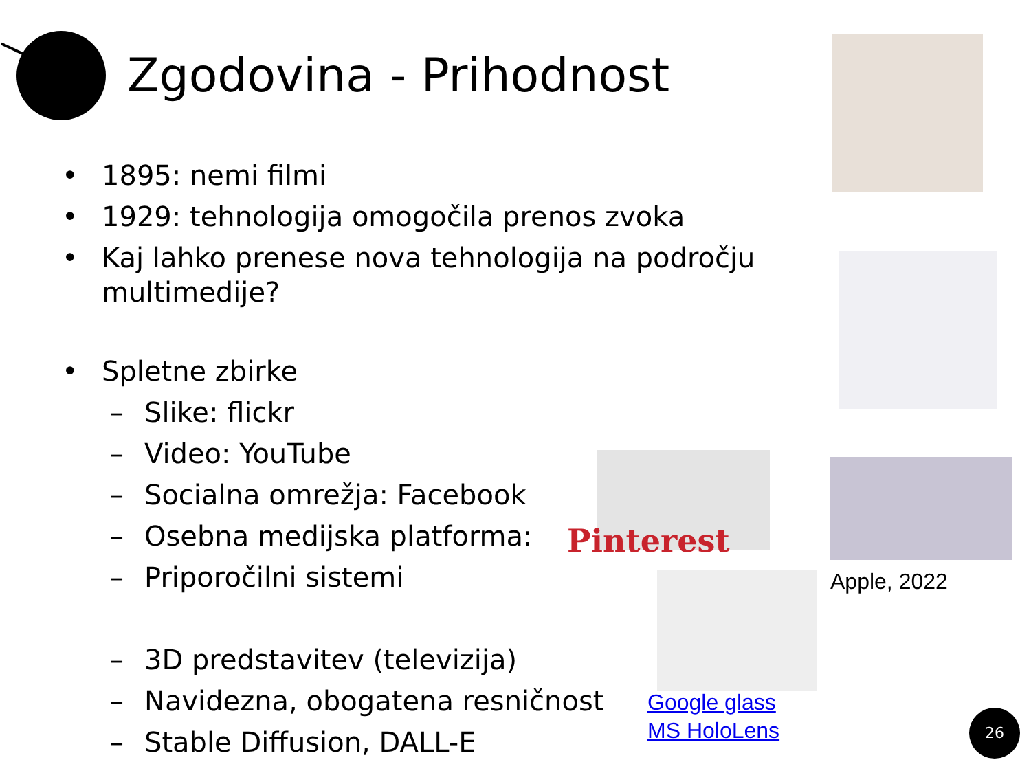Zgodovina - Prihodnost
• 1895: nemi filmi
• 1929: tehnologija omogočila prenos zvoka
• Kaj lahko prenese nova tehnologija na področju multimedije?
• Spletne zbirke
– Slike: flickr
– Video: YouTube
– Socialna omrežja: Facebook
– Osebna medijska platforma:
– Priporočilni sistemi
– 3D predstavitev (televizija)
– Navidezna, obogatena resničnost
– Stable Diffusion, DALL-E
Pinterest
Apple, 2022
Google glass
MS HoloLens
26